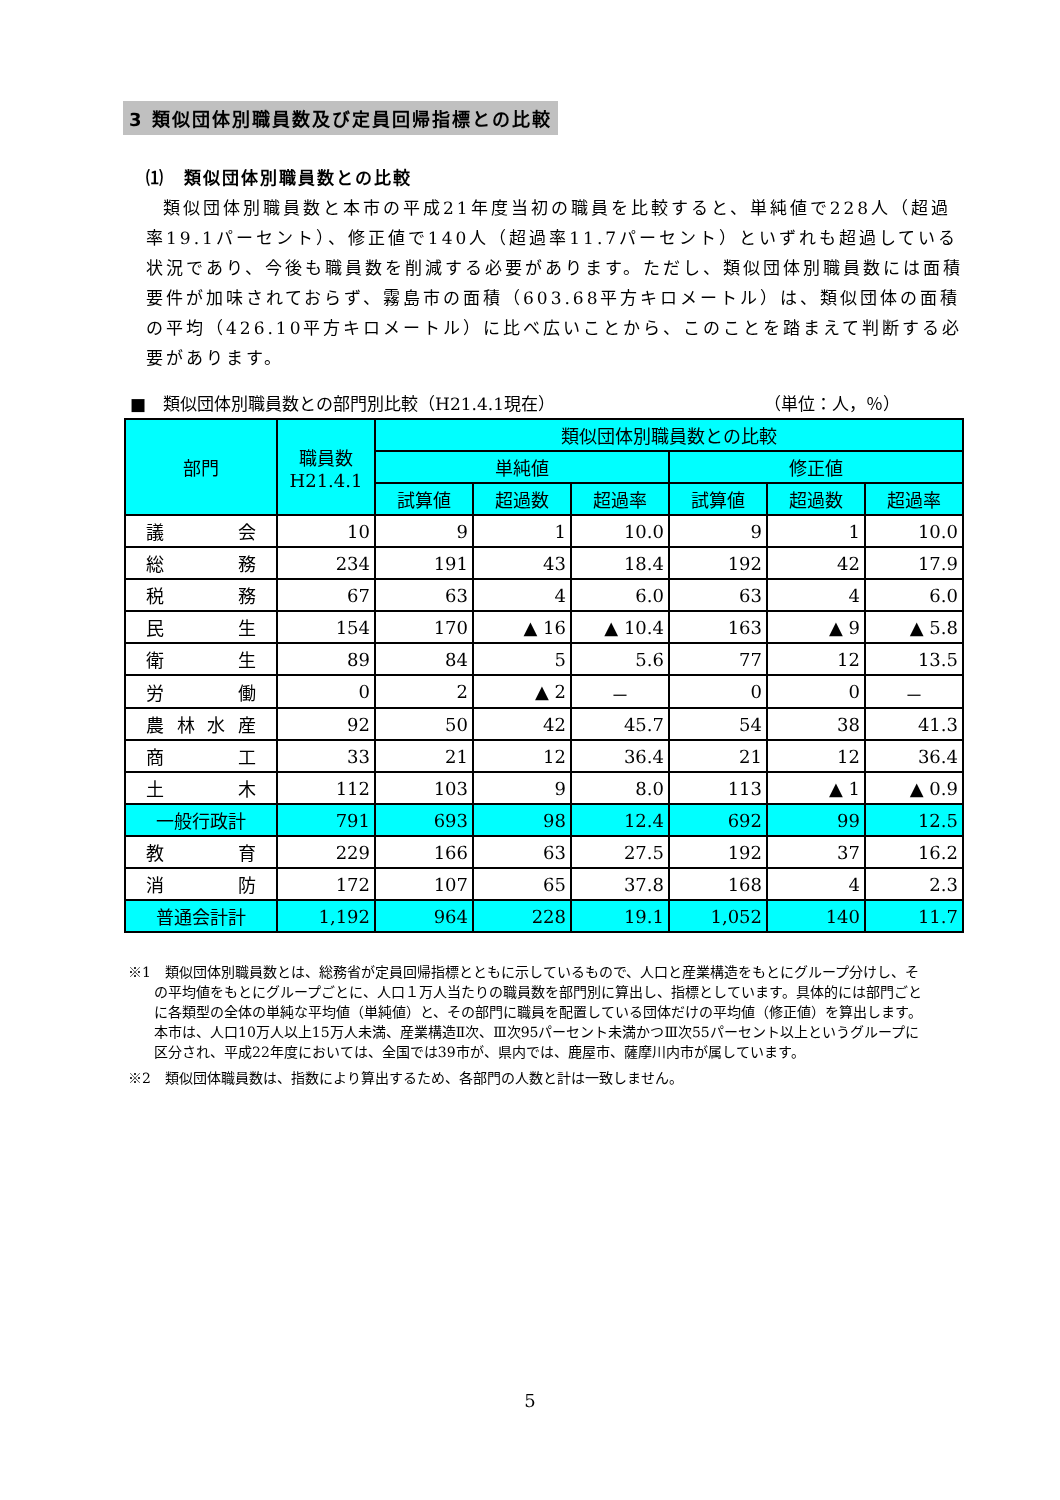3 類似団体別職員数及び定員回帰指標との比較
⑴　類似団体別職員数との比較
類似団体別職員数と本市の平成21年度当初の職員を比較すると、単純値で228人（超過率19.1パーセント）、修正値で140人（超過率11.7パーセント）といずれも超過している状況であり、今後も職員数を削減する必要があります。ただし、類似団体別職員数には面積要件が加味されておらず、霧島市の面積（603.68平方キロメートル）は、類似団体の面積の平均（426.10平方キロメートル）に比べ広いことから、このことを踏まえて判断する必要があります。
■　類似団体別職員数との部門別比較（H21.4.1現在） （単位：人，％）
| 部門 | 職員数 H21.4.1 | 類似団体別職員数との比較 | | | | | |
| --- | --- | --- | --- | --- | --- | --- | --- |
| | | 単純値 | | | 修正値 | | |
| | | 試算値 | 超過数 | 超過率 | 試算値 | 超過数 | 超過率 |
| 議 会 | 10 | 9 | 1 | 10.0 | 9 | 1 | 10.0 |
| 総 務 | 234 | 191 | 43 | 18.4 | 192 | 42 | 17.9 |
| 税 務 | 67 | 63 | 4 | 6.0 | 63 | 4 | 6.0 |
| 民 生 | 154 | 170 | ▲ 16 | ▲ 10.4 | 163 | ▲ 9 | ▲ 5.8 |
| 衛 生 | 89 | 84 | 5 | 5.6 | 77 | 12 | 13.5 |
| 労 働 | 0 | 2 | ▲ 2 | － | 0 | 0 | － |
| 農林水産 | 92 | 50 | 42 | 45.7 | 54 | 38 | 41.3 |
| 商 工 | 33 | 21 | 12 | 36.4 | 21 | 12 | 36.4 |
| 土 木 | 112 | 103 | 9 | 8.0 | 113 | ▲ 1 | ▲ 0.9 |
| 一般行政計 | 791 | 693 | 98 | 12.4 | 692 | 99 | 12.5 |
| 教 育 | 229 | 166 | 63 | 27.5 | 192 | 37 | 16.2 |
| 消 防 | 172 | 107 | 65 | 37.8 | 168 | 4 | 2.3 |
| 普通会計計 | 1,192 | 964 | 228 | 19.1 | 1,052 | 140 | 11.7 |
※1　類似団体別職員数とは、総務省が定員回帰指標とともに示しているもので、人口と産業構造をもとにグループ分けし、その平均値をもとにグループごとに、人口１万人当たりの職員数を部門別に算出し、指標としています。具体的には部門ごとに各類型の全体の単純な平均値（単純値）と、その部門に職員を配置している団体だけの平均値（修正値）を算出します。本市は、人口10万人以上15万人未満、産業構造Ⅱ次、Ⅲ次95パーセント未満かつⅢ次55パーセント以上というグループに区分され、平成22年度においては、全国では39市が、県内では、鹿屋市、薩摩川内市が属しています。
※2　類似団体職員数は、指数により算出するため、各部門の人数と計は一致しません。
5